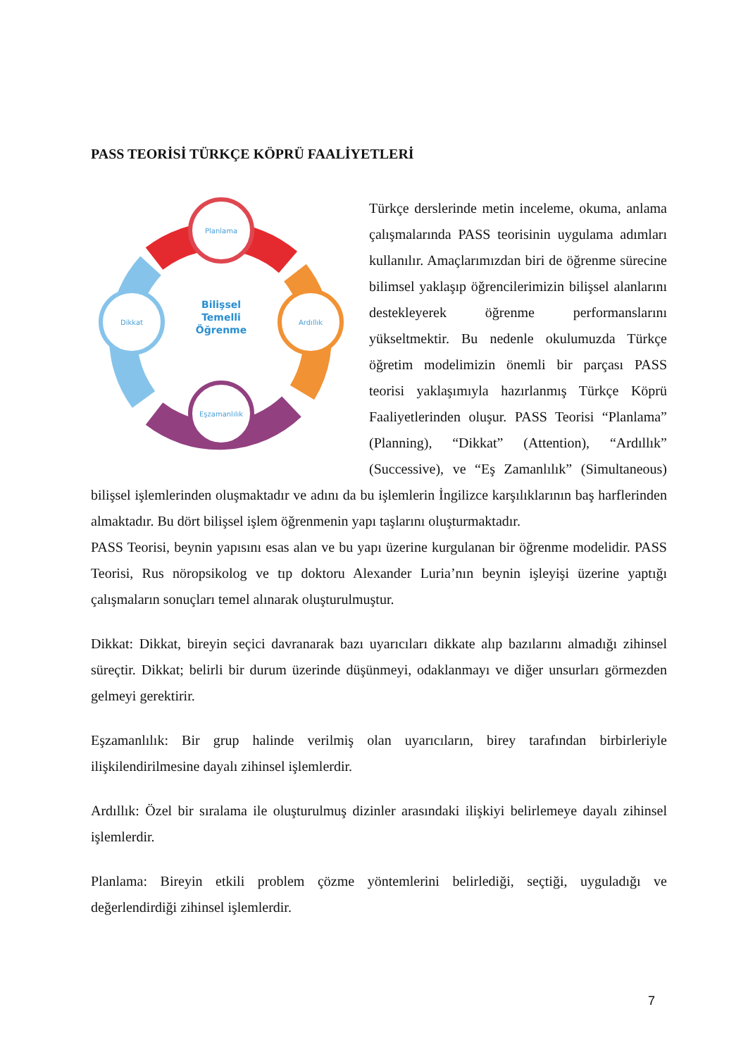PASS TEORİSİ TÜRKÇE KÖPRÜ FAALİYETLERİ
Planlama
Ardıllık
Eşzamanlılık
Dikkat
Bilişsel
Temelli
Öğrenme
Türkçe derslerinde metin inceleme, okuma, anlama çalışmalarında PASS teorisinin uygulama adımları kullanılır. Amaçlarımızdan biri de öğrenme sürecine bilimsel yaklaşıp öğrencilerimizin bilişsel alanlarını destekleyerek öğrenme performanslarını yükseltmektir. Bu nedenle okulumuzda Türkçe öğretim modelimizin önemli bir parçası PASS teorisi yaklaşımıyla hazırlanmış Türkçe Köprü Faaliyetlerinden oluşur. PASS Teorisi “Planlama” (Planning), “Dikkat” (Attention), “Ardıllık” (Successive), ve “Eş Zamanlılık” (Simultaneous) bilişsel işlemlerinden oluşmaktadır ve adını da bu işlemlerin İngilizce karşılıklarının baş harflerinden almaktadır. Bu dört bilişsel işlem öğrenmenin yapı taşlarını oluşturmaktadır.
PASS Teorisi, beynin yapısını esas alan ve bu yapı üzerine kurgulanan bir öğrenme modelidir. PASS Teorisi, Rus nöropsikolog ve tıp doktoru Alexander Luria’nın beynin işleyişi üzerine yaptığı çalışmaların sonuçları temel alınarak oluşturulmuştur.
Dikkat: Dikkat, bireyin seçici davranarak bazı uyarıcıları dikkate alıp bazılarını almadığı zihinsel süreçtir. Dikkat; belirli bir durum üzerinde düşünmeyi, odaklanmayı ve diğer unsurları görmezden gelmeyi gerektirir.
Eşzamanlılık: Bir grup halinde verilmiş olan uyarıcıların, birey tarafından birbirleriyle ilişkilendirilmesine dayalı zihinsel işlemlerdir.
Ardıllık: Özel bir sıralama ile oluşturulmuş dizinler arasındaki ilişkiyi belirlemeye dayalı zihinsel işlemlerdir.
Planlama: Bireyin etkili problem çözme yöntemlerini belirlediği, seçtiği, uyguladığı ve değerlendirdiği zihinsel işlemlerdir.
7